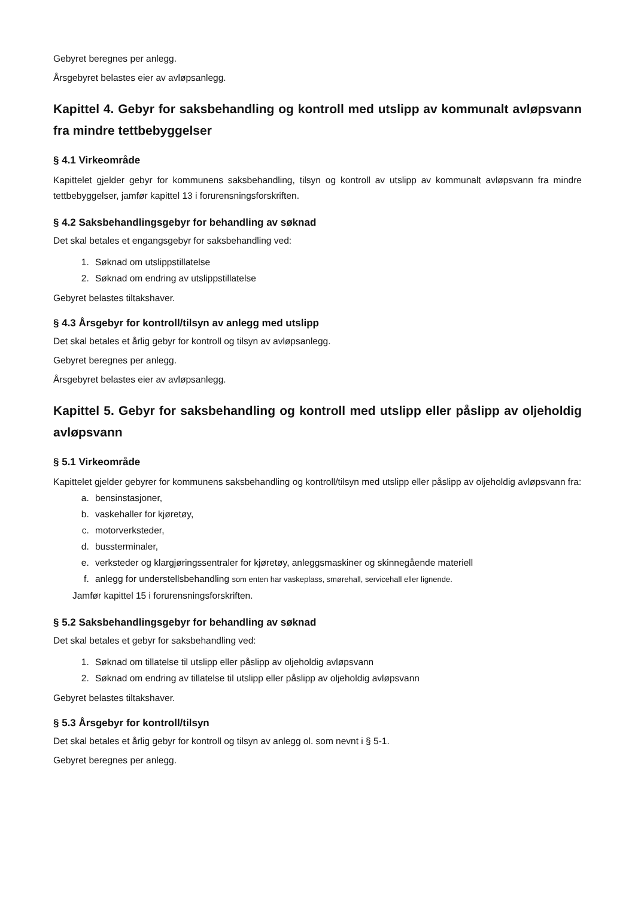Gebyret beregnes per anlegg.
Årsgebyret belastes eier av avløpsanlegg.
Kapittel 4. Gebyr for saksbehandling og kontroll med utslipp av kommunalt avløpsvann fra mindre tettbebyggelser
§ 4.1 Virkeområde
Kapittelet gjelder gebyr for kommunens saksbehandling, tilsyn og kontroll av utslipp av kommunalt avløpsvann fra mindre tettbebyggelser, jamfør kapittel 13 i forurensningsforskriften.
§ 4.2 Saksbehandlingsgebyr for behandling av søknad
Det skal betales et engangsgebyr for saksbehandling ved:
1. Søknad om utslippstillatelse
2. Søknad om endring av utslippstillatelse
Gebyret belastes tiltakshaver.
§ 4.3 Årsgebyr for kontroll/tilsyn av anlegg med utslipp
Det skal betales et årlig gebyr for kontroll og tilsyn av avløpsanlegg.
Gebyret beregnes per anlegg.
Årsgebyret belastes eier av avløpsanlegg.
Kapittel 5. Gebyr for saksbehandling og kontroll med utslipp eller påslipp av oljeholdig avløpsvann
§ 5.1 Virkeområde
Kapittelet gjelder gebyrer for kommunens saksbehandling og kontroll/tilsyn med utslipp eller påslipp av oljeholdig avløpsvann fra:
a. bensinstasjoner,
b. vaskehaller for kjøretøy,
c. motorverksteder,
d. bussterminaler,
e. verksteder og klargjøringssentraler for kjøretøy, anleggsmaskiner og skinnegående materiell
f. anlegg for understellsbehandling som enten har vaskeplass, smørehall, servicehall eller lignende.
Jamfør kapittel 15 i forurensningsforskriften.
§ 5.2 Saksbehandlingsgebyr for behandling av søknad
Det skal betales et gebyr for saksbehandling ved:
1. Søknad om tillatelse til utslipp eller påslipp av oljeholdig avløpsvann
2. Søknad om endring av tillatelse til utslipp eller påslipp av oljeholdig avløpsvann
Gebyret belastes tiltakshaver.
§ 5.3 Årsgebyr for kontroll/tilsyn
Det skal betales et årlig gebyr for kontroll og tilsyn av anlegg ol. som nevnt i § 5-1.
Gebyret beregnes per anlegg.